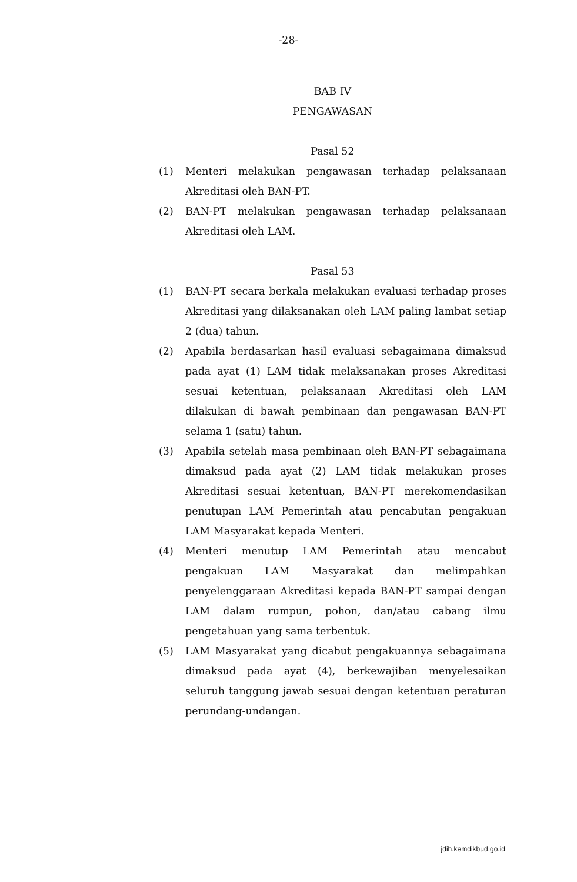-28-
BAB IV
PENGAWASAN
Pasal 52
(1) Menteri melakukan pengawasan terhadap pelaksanaan Akreditasi oleh BAN-PT.
(2) BAN-PT melakukan pengawasan terhadap pelaksanaan Akreditasi oleh LAM.
Pasal 53
(1) BAN-PT secara berkala melakukan evaluasi terhadap proses Akreditasi yang dilaksanakan oleh LAM paling lambat setiap 2 (dua) tahun.
(2) Apabila berdasarkan hasil evaluasi sebagaimana dimaksud pada ayat (1) LAM tidak melaksanakan proses Akreditasi sesuai ketentuan, pelaksanaan Akreditasi oleh LAM dilakukan di bawah pembinaan dan pengawasan BAN-PT selama 1 (satu) tahun.
(3) Apabila setelah masa pembinaan oleh BAN-PT sebagaimana dimaksud pada ayat (2) LAM tidak melakukan proses Akreditasi sesuai ketentuan, BAN-PT merekomendasikan penutupan LAM Pemerintah atau pencabutan pengakuan LAM Masyarakat kepada Menteri.
(4) Menteri menutup LAM Pemerintah atau mencabut pengakuan LAM Masyarakat dan melimpahkan penyelenggaraan Akreditasi kepada BAN-PT sampai dengan LAM dalam rumpun, pohon, dan/atau cabang ilmu pengetahuan yang sama terbentuk.
(5) LAM Masyarakat yang dicabut pengakuannya sebagaimana dimaksud pada ayat (4), berkewajiban menyelesaikan seluruh tanggung jawab sesuai dengan ketentuan peraturan perundang-undangan.
jdih.kemdikbud.go.id